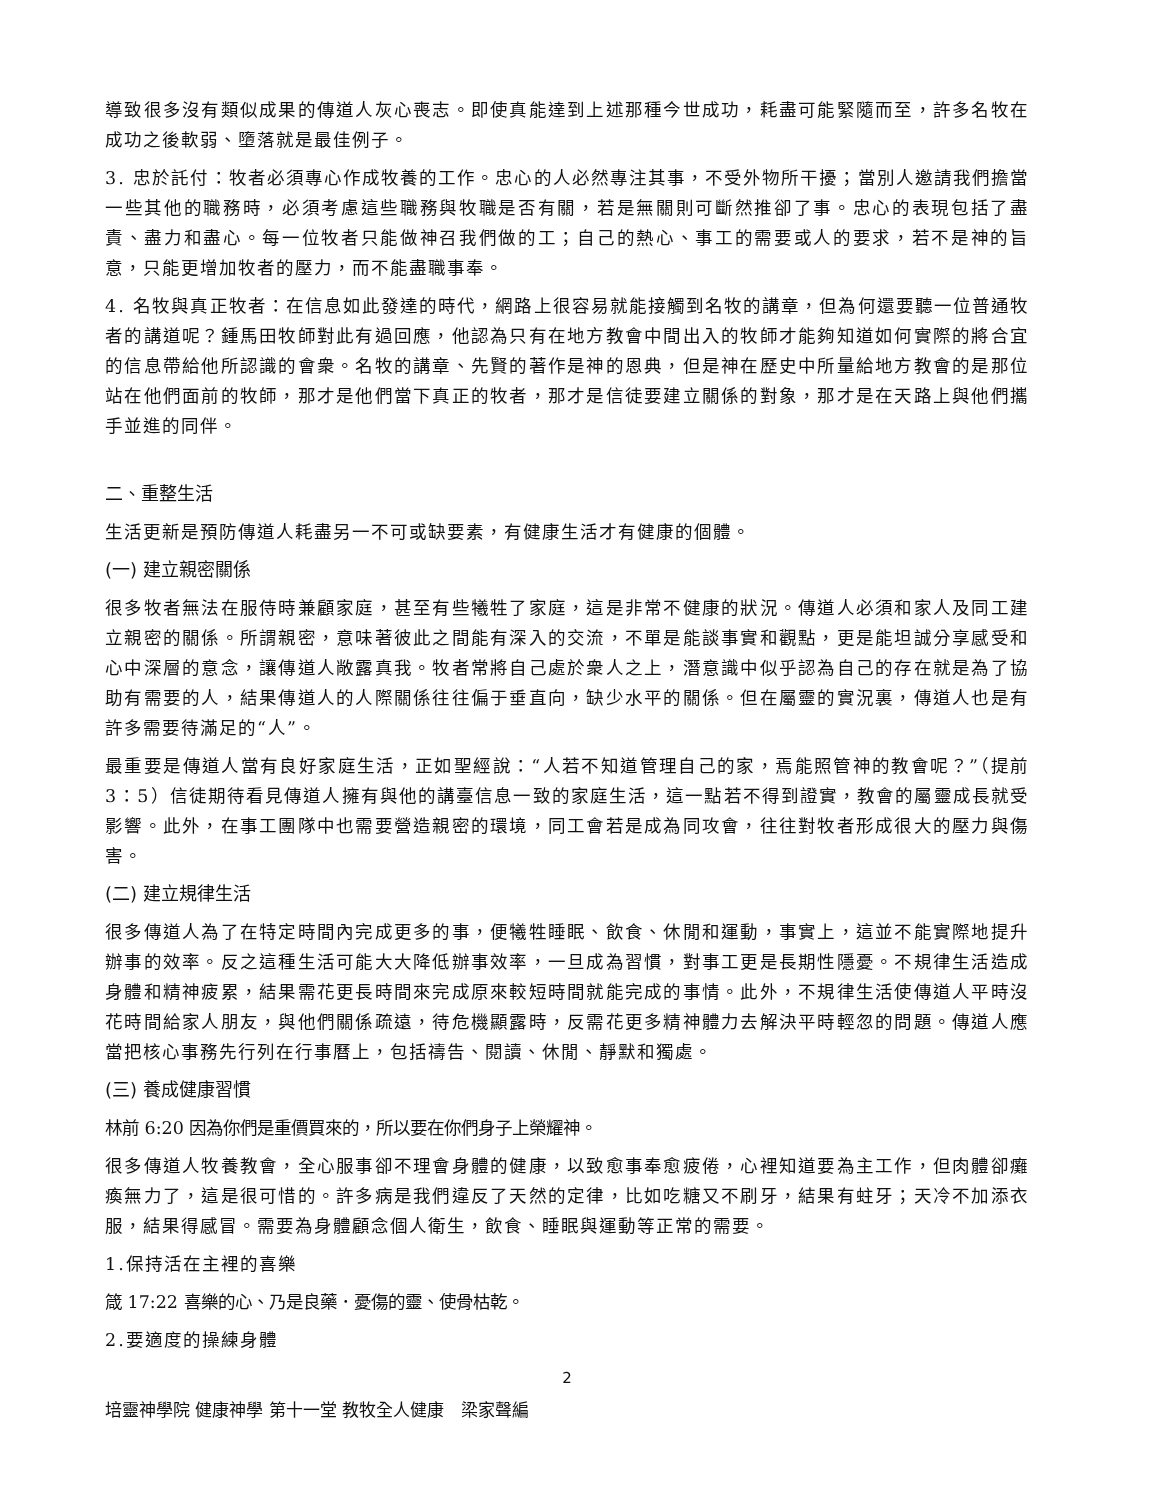導致很多沒有類似成果的傳道人灰心喪志。即使真能達到上述那種今世成功，耗盡可能緊隨而至，許多名牧在成功之後軟弱、墮落就是最佳例子。
3. 忠於託付：牧者必須專心作成牧養的工作。忠心的人必然專注其事，不受外物所干擾；當別人邀請我們擔當一些其他的職務時，必須考慮這些職務與牧職是否有關，若是無關則可斷然推卻了事。忠心的表現包括了盡責、盡力和盡心。每一位牧者只能做神召我們做的工；自己的熱心、事工的需要或人的要求，若不是神的旨意，只能更增加牧者的壓力，而不能盡職事奉。
4. 名牧與真正牧者：在信息如此發達的時代，網路上很容易就能接觸到名牧的講章，但為何還要聽一位普通牧者的講道呢？鍾馬田牧師對此有過回應，他認為只有在地方教會中間出入的牧師才能夠知道如何實際的將合宜的信息帶給他所認識的會衆。名牧的講章、先賢的著作是神的恩典，但是神在歷史中所量給地方教會的是那位站在他們面前的牧師，那才是他們當下真正的牧者，那才是信徒要建立關係的對象，那才是在天路上與他們攜手並進的同伴。
二、重整生活
生活更新是預防傳道人耗盡另一不可或缺要素，有健康生活才有健康的個體。
(一) 建立親密關係
很多牧者無法在服侍時兼顧家庭，甚至有些犧牲了家庭，這是非常不健康的狀況。傳道人必須和家人及同工建立親密的關係。所謂親密，意味著彼此之間能有深入的交流，不單是能談事實和觀點，更是能坦誠分享感受和心中深層的意念，讓傳道人敞露真我。牧者常將自己處於衆人之上，潛意識中似乎認為自己的存在就是為了協助有需要的人，結果傳道人的人際關係往往偏于垂直向，缺少水平的關係。但在屬靈的實況裏，傳道人也是有許多需要待滿足的“人”。
最重要是傳道人當有良好家庭生活，正如聖經說：“人若不知道管理自己的家，焉能照管神的教會呢？”（提前 3：5）信徒期待看見傳道人擁有與他的講臺信息一致的家庭生活，這一點若不得到證實，教會的屬靈成長就受影響。此外，在事工團隊中也需要營造親密的環境，同工會若是成為同攻會，往往對牧者形成很大的壓力與傷害。
(二) 建立規律生活
很多傳道人為了在特定時間內完成更多的事，便犧牲睡眠、飲食、休閒和運動，事實上，這並不能實際地提升辦事的效率。反之這種生活可能大大降低辦事效率，一旦成為習慣，對事工更是長期性隱憂。不規律生活造成身體和精神疲累，結果需花更長時間來完成原來較短時間就能完成的事情。此外，不規律生活使傳道人平時沒花時間給家人朋友，與他們關係疏遠，待危機顯露時，反需花更多精神體力去解決平時輕忽的問題。傳道人應當把核心事務先行列在行事曆上，包括禱告、閱讀、休閒、靜默和獨處。
(三) 養成健康習慣
林前 6:20 因為你們是重價買來的，所以要在你們身子上榮耀神。
很多傳道人牧養教會，全心服事卻不理會身體的健康，以致愈事奉愈疲倦，心裡知道要為主工作，但肉體卻癱瘓無力了，這是很可惜的。許多病是我們違反了天然的定律，比如吃糖又不刷牙，結果有蛀牙；天冷不加添衣服，結果得感冒。需要為身體顧念個人衛生，飲食、睡眠與運動等正常的需要。
1.保持活在主裡的喜樂
箴 17:22 喜樂的心、乃是良藥．憂傷的靈、使骨枯乾。
2.要適度的操練身體
2
培靈神學院 健康神學 第十一堂 教牧全人健康　梁家聲編